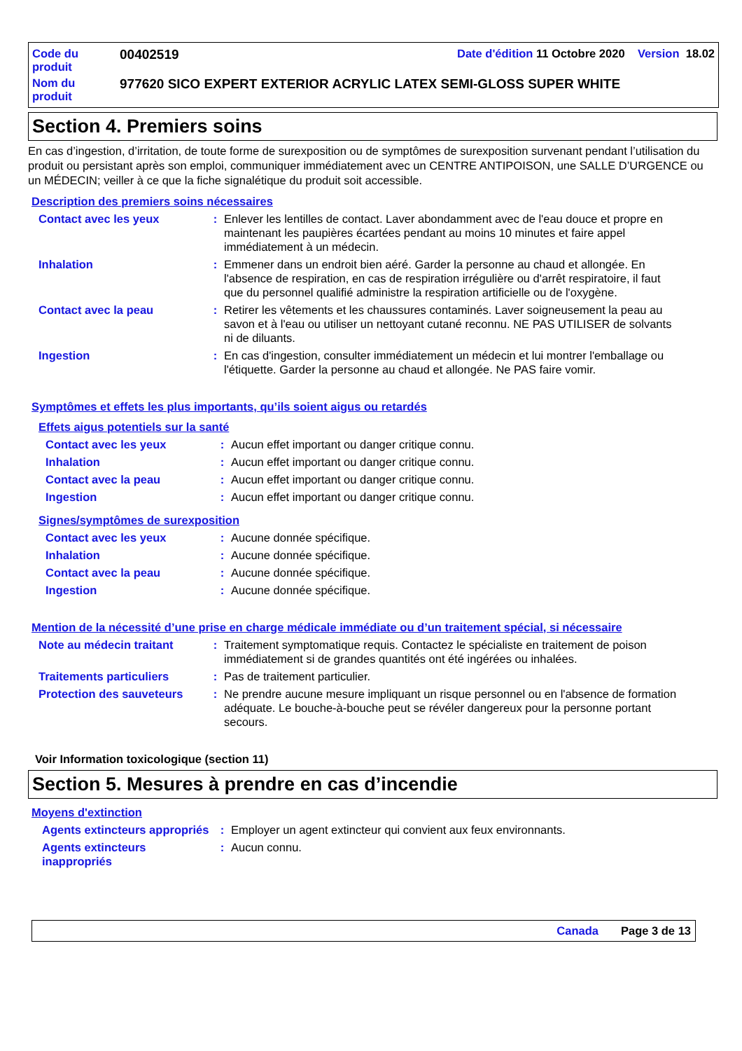| Code du produit | 00402519 | Date d'édition 11 Octobre 2020 Version 18.02 |
| Nom du produit | 977620 SICO EXPERT EXTERIOR ACRYLIC LATEX SEMI-GLOSS SUPER WHITE | |
Section 4. Premiers soins
En cas d’ingestion, d’irritation, de toute forme de surexposition ou de symptômes de surexposition survenant pendant l’utilisation du produit ou persistant après son emploi, communiquer immédiatement avec un CENTRE ANTIPOISON, une SALLE D’URGENCE ou un MÉDECIN; veiller à ce que la fiche signalétique du produit soit accessible.
Description des premiers soins nécessaires
| Contact avec les yeux | : | Enlever les lentilles de contact. Laver abondamment avec de l'eau douce et propre en maintenant les paupières écartées pendant au moins 10 minutes et faire appel immédiatement à un médecin. |
| Inhalation | : | Emmener dans un endroit bien aéré. Garder la personne au chaud et allongée. En l'absence de respiration, en cas de respiration irrégulière ou d'arrêt respiratoire, il faut que du personnel qualifié administre la respiration artificielle ou de l'oxygène. |
| Contact avec la peau | : | Retirer les vêtements et les chaussures contaminés. Laver soigneusement la peau au savon et à l'eau ou utiliser un nettoyant cutané reconnu. NE PAS UTILISER de solvants ni de diluants. |
| Ingestion | : | En cas d'ingestion, consulter immédiatement un médecin et lui montrer l'emballage ou l'étiquette. Garder la personne au chaud et allongée. Ne PAS faire vomir. |
Symptômes et effets les plus importants, qu’ils soient aigus ou retardés
Effets aigus potentiels sur la santé
| Contact avec les yeux | : | Aucun effet important ou danger critique connu. |
| Inhalation | : | Aucun effet important ou danger critique connu. |
| Contact avec la peau | : | Aucun effet important ou danger critique connu. |
| Ingestion | : | Aucun effet important ou danger critique connu. |
Signes/symptômes de surexposition
| Contact avec les yeux | : | Aucune donnée spécifique. |
| Inhalation | : | Aucune donnée spécifique. |
| Contact avec la peau | : | Aucune donnée spécifique. |
| Ingestion | : | Aucune donnée spécifique. |
Mention de la nécessité d’une prise en charge médicale immédiate ou d’un traitement spécial, si nécessaire
| Note au médecin traitant | : | Traitement symptomatique requis. Contactez le spécialiste en traitement de poison immédiatement si de grandes quantités ont été ingérées ou inhalées. |
| Traitements particuliers | : | Pas de traitement particulier. |
| Protection des sauveteurs | : | Ne prendre aucune mesure impliquant un risque personnel ou en l'absence de formation adéquate. Le bouche-à-bouche peut se révéler dangereux pour la personne portant secours. |
Voir Information toxicologique (section 11)
Section 5. Mesures à prendre en cas d’incendie
Moyens d'extinction
| Agents extincteurs appropriés | : | Employer un agent extincteur qui convient aux feux environnants. |
| Agents extincteurs inappropriés | : | Aucun connu. |
Canada Page 3 de 13